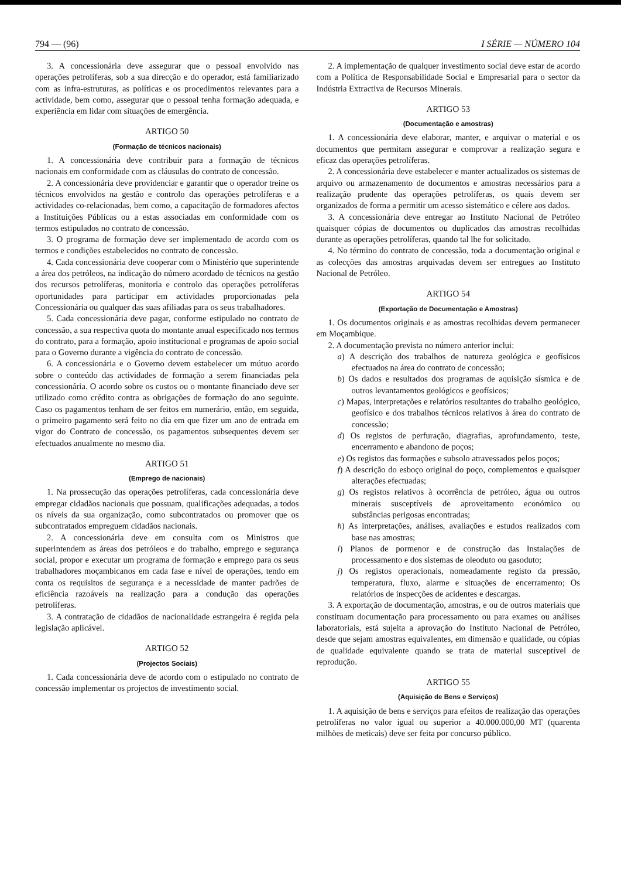794 — (96) I SÉRIE — NÚMERO 104
3. A concessionária deve assegurar que o pessoal envolvido nas operações petrolíferas, sob a sua direcção e do operador, está familiarizado com as infra-estruturas, as políticas e os procedimentos relevantes para a actividade, bem como, assegurar que o pessoal tenha formação adequada, e experiência em lidar com situações de emergência.
ARTIGO 50
(Formação de técnicos nacionais)
1. A concessionária deve contribuir para a formação de técnicos nacionais em conformidade com as cláusulas do contrato de concessão.
2. A concessionária deve providenciar e garantir que o operador treine os técnicos envolvidos na gestão e controlo das operações petrolíferas e a actividades co-relacionadas, bem como, a capacitação de formadores afectos a Instituições Públicas ou a estas associadas em conformidade com os termos estipulados no contrato de concessão.
3. O programa de formação deve ser implementado de acordo com os termos e condições estabelecidos no contrato de concessão.
4. Cada concessionária deve cooperar com o Ministério que superintende a área dos petróleos, na indicação do número acordado de técnicos na gestão dos recursos petrolíferas, monitoria e controlo das operações petrolíferas oportunidades para participar em actividades proporcionadas pela Concessionária ou qualquer das suas afiliadas para os seus trabalhadores.
5. Cada concessionária deve pagar, conforme estipulado no contrato de concessão, a sua respectiva quota do montante anual especificado nos termos do contrato, para a formação, apoio institucional e programas de apoio social para o Governo durante a vigência do contrato de concessão.
6. A concessionária e o Governo devem estabelecer um mútuo acordo sobre o conteúdo das actividades de formação a serem financiadas pela concessionária. O acordo sobre os custos ou o montante financiado deve ser utilizado como crédito contra as obrigações de formação do ano seguinte. Caso os pagamentos tenham de ser feitos em numerário, então, em seguida, o primeiro pagamento será feito no dia em que fizer um ano de entrada em vigor do Contrato de concessão, os pagamentos subsequentes devem ser efectuados anualmente no mesmo dia.
ARTIGO 51
(Emprego de nacionais)
1. Na prossecução das operações petrolíferas, cada concessionária deve empregar cidadãos nacionais que possuam, qualificações adequadas, a todos os níveis da sua organização, como subcontratados ou promover que os subcontratados empreguem cidadãos nacionais.
2. A concessionária deve em consulta com os Ministros que superintendem as áreas dos petróleos e do trabalho, emprego e segurança social, propor e executar um programa de formação e emprego para os seus trabalhadores moçambicanos em cada fase e nível de operações, tendo em conta os requisitos de segurança e a necessidade de manter padrões de eficiência razoáveis na realização para a condução das operações petrolíferas.
3. A contratação de cidadãos de nacionalidade estrangeira é regida pela legislação aplicável.
ARTIGO 52
(Projectos Sociais)
1. Cada concessionária deve de acordo com o estipulado no contrato de concessão implementar os projectos de investimento social.
2. A implementação de qualquer investimento social deve estar de acordo com a Política de Responsabilidade Social e Empresarial para o sector da Indústria Extractiva de Recursos Minerais.
ARTIGO 53
(Documentação e amostras)
1. A concessionária deve elaborar, manter, e arquivar o material e os documentos que permitam assegurar e comprovar a realização segura e eficaz das operações petrolíferas.
2. A concessionária deve estabelecer e manter actualizados os sistemas de arquivo ou armazenamento de documentos e amostras necessários para a realização prudente das operações petrolíferas, os quais devem ser organizados de forma a permitir um acesso sistemático e célere aos dados.
3. A concessionária deve entregar ao Instituto Nacional de Petróleo quaisquer cópias de documentos ou duplicados das amostras recolhidas durante as operações petrolíferas, quando tal lhe for solicitado.
4. No término do contrato de concessão, toda a documentação original e as colecções das amostras arquivadas devem ser entregues ao Instituto Nacional de Petróleo.
ARTIGO 54
(Exportação de Documentação e Amostras)
1. Os documentos originais e as amostras recolhidas devem permanecer em Moçambique.
2. A documentação prevista no número anterior inclui:
a) A descrição dos trabalhos de natureza geológica e geofísicos efectuados na área do contrato de concessão;
b) Os dados e resultados dos programas de aquisição sísmica e de outros levantamentos geológicos e geofísicos;
c) Mapas, interpretações e relatórios resultantes do trabalho geológico, geofísico e dos trabalhos técnicos relativos à área do contrato de concessão;
d) Os registos de perfuração, diagrafias, aprofundamento, teste, encerramento e abandono de poços;
e) Os registos das formações e subsolo atravessados pelos poços;
f) A descrição do esboço original do poço, complementos e quaisquer alterações efectuadas;
g) Os registos relativos à ocorrência de petróleo, água ou outros minerais susceptíveis de aproveitamento económico ou substâncias perigosas encontradas;
h) As interpretações, análises, avaliações e estudos realizados com base nas amostras;
i) Planos de pormenor e de construção das Instalações de processamento e dos sistemas de oleoduto ou gasoduto;
j) Os registos operacionais, nomeadamente registo da pressão, temperatura, fluxo, alarme e situações de encerramento; Os relatórios de inspecções de acidentes e descargas.
3. A exportação de documentação, amostras, e ou de outros materiais que constituam documentação para processamento ou para exames ou análises laboratoriais, está sujeita a aprovação do Instituto Nacional de Petróleo, desde que sejam amostras equivalentes, em dimensão e qualidade, ou cópias de qualidade equivalente quando se trata de material susceptível de reprodução.
ARTIGO 55
(Aquisição de Bens e Serviços)
1. A aquisição de bens e serviços para efeitos de realização das operações petrolíferas no valor igual ou superior a 40.000.000,00 MT (quarenta milhões de meticais) deve ser feita por concurso público.